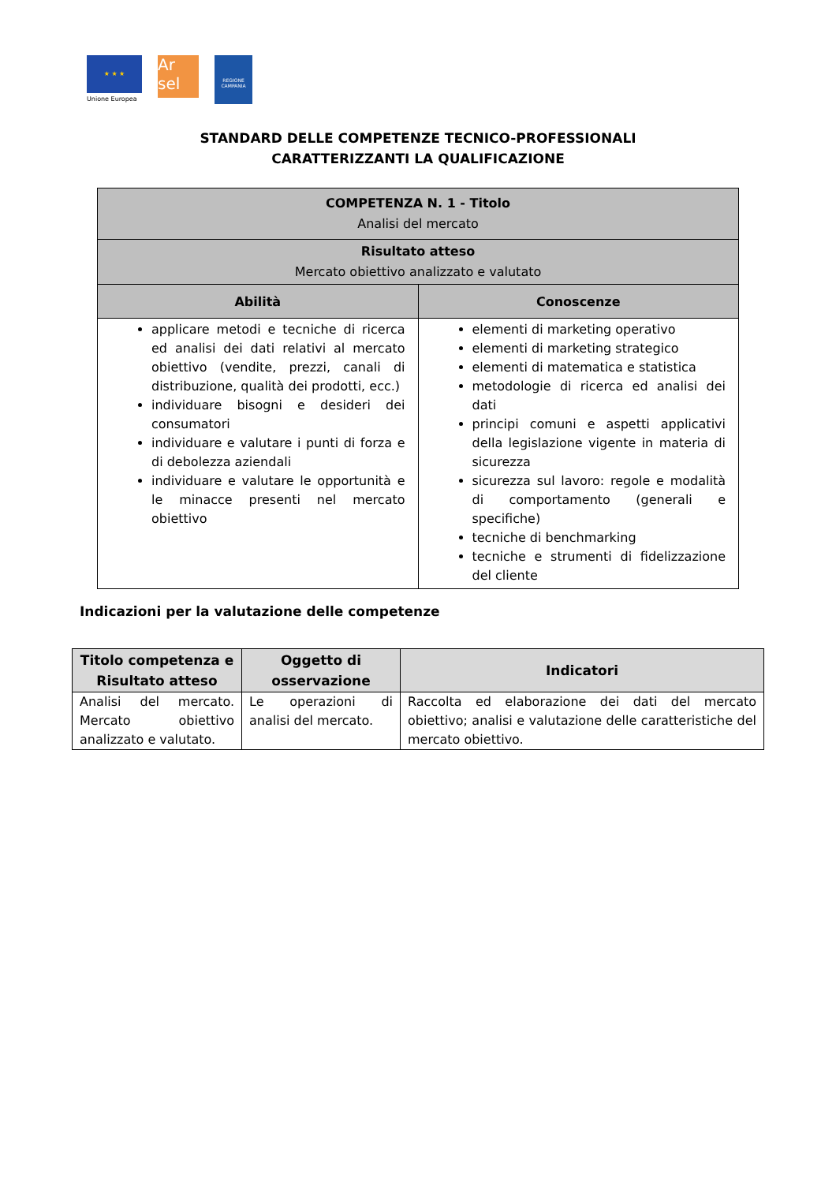★ ★ ★
Unione Europea
Ar sel
REGIONE CAMPANIA
STANDARD DELLE COMPETENZE TECNICO-PROFESSIONALI
CARATTERIZZANTI LA QUALIFICAZIONE
| COMPETENZA N. 1 - Titolo Analisi del mercato | |
| Risultato atteso Mercato obiettivo analizzato e valutato | |
| Abilità | Conoscenze |
| applicare metodi e tecniche di ricerca ed analisi dei dati relativi al mercato obiettivo (vendite, prezzi, canali di distribuzione, qualità dei prodotti, ecc.) individuare bisogni e desideri dei consumatori individuare e valutare i punti di forza e di debolezza aziendali individuare e valutare le opportunità e le minacce presenti nel mercato obiettivo | elementi di marketing operativo elementi di marketing strategico elementi di matematica e statistica metodologie di ricerca ed analisi dei dati principi comuni e aspetti applicativi della legislazione vigente in materia di sicurezza sicurezza sul lavoro: regole e modalità di comportamento (generali e specifiche) tecniche di benchmarking tecniche e strumenti di fidelizzazione del cliente |
Indicazioni per la valutazione delle competenze
| Titolo competenza e Risultato atteso | Oggetto di osservazione | Indicatori |
| --- | --- | --- |
| Analisi del mercato. Mercato obiettivo analizzato e valutato. | Le operazioni di analisi del mercato. | Raccolta ed elaborazione dei dati del mercato obiettivo; analisi e valutazione delle caratteristiche del mercato obiettivo. |